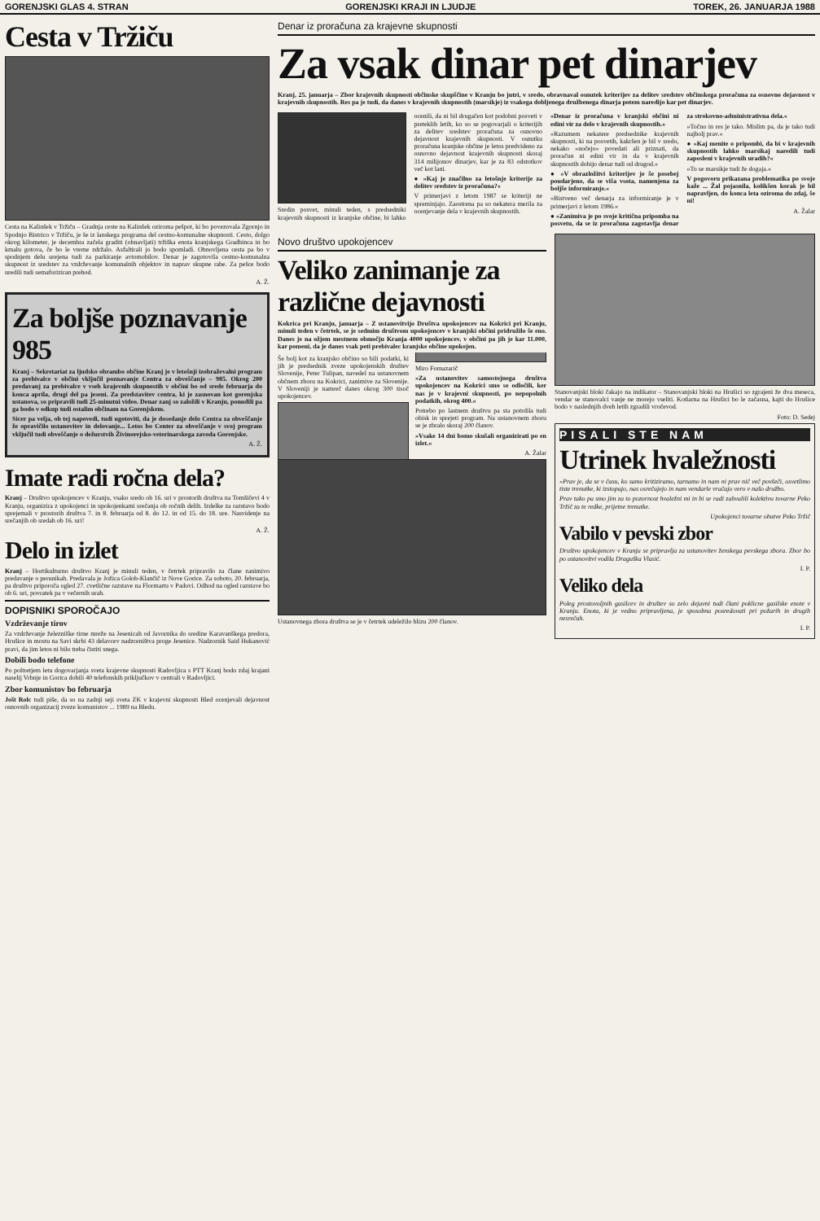GORENJSKI GLAS 4. STRAN GORENJSKI KRAJI IN LJUDJE TOREK, 26. JANUARJA 1988
Cesta v Tržiču
Cesta na Kalinšek v Tržiču – Gradnja ceste na Kalinšek oziroma pešpot, ki bo povezovala Zgornjo in Spodnjo Bistrico v Tržiču, je še iz lanskega programa del cestno-komunalne skupnosti. Cesto, dolgo okrog kilometer, je decembra začela graditi (obnavljati) tržiška enota kranjskega Gradbinca in bo kmalu gotova, če bo le vreme zdržalo. Asfaltirali jo bodo spomladi. Obnovljena cesta pa bo v spodnjem delu urejena tudi za parkiranje avtomobilov. Denar je zagotovila cestno-komunalna skupnost iz sredstev za vzdrževanje komunalnih objektov in naprav skupne rabe. Za pešce bodo uredili tudi semaforiziran prehod.
A. Ž.
Za boljše poznavanje 985
Kranj – Sekretariat za ljudsko obrambo občine Kranj je v letošnji izobraževalni program za prebivalce v občini vključil poznavanje Centra za obveščanje – 985. Okrog 200 predavanj za prebivalce v vseh krajevnih skupnostih v občini bo od srede februarja do konca aprila, drugi del pa jeseni. Za predstavitev centra, ki je zasnovan kot gorenjska ustanova, so pripravili tudi 25-minutni video. Denar zanj so založili v Kranju, ponudili pa ga bodo v odkup tudi ostalim občinam na Gorenjskem.
Sicer pa velja, ob tej napovedi, tudi ugotoviti, da je dosedanje delo Centra za obveščanje že opravičilo ustanovitev in delovanje... Letos bo Center za obveščanje v svoj program vključil tudi obveščanje o dežurstvih Živinorejsko-veterinarskega zavoda Gorenjske.
A. Ž.
Imate radi ročna dela?
Kranj – Društvo upokojencev v Kranju, vsako sredo ob 16. uri v prostorih društva na Tomšičevi 4 v Kranju, organizira z upokojenci in upokojenkami srečanja ob ročnih delih. Izdelke za razstavo bodo sprejemali v prostorih društva 7. in 8. februarja od 8. do 12. in od 15. do 18. ure. Nasvidenje na srečanjih ob sredah ob 16. uri!
A. Ž.
Delo in izlet
Kranj – Hortikulturno društvo Kranj je minuli teden, v četrtek pripravilo za člane zanimivo predavanje o perunikah. Predavala je Jožica Golob-Klančič iz Nove Gorice. Za soboto, 20. februarja, pa društvo priporoča ogled 27. cvetlične razstave na Flormartu v Padovi. Odhod na ogled razstave bo ob 6. uri, povratek pa v večernih urah.
DOPISNIKI SPOROČAJO
Vzdrževanje tirov
Za vzdrževanje železniške tirne mreže na Jesenicah od Javornika do sredine Karavanškega predora, Hrušice in mostu na Savi skrbi 43 delavcev nadzorništva proge Jesenice. Nadzornik Said Hukanović pravi, da jim letos ni bilo treba čistiti snega.
Dobili bodo telefone
Po poltretjem letu dogovarjanja sveta krajevne skupnosti Radovljica s PTT Kranj bodo zdaj krajani naselij Vrbnje in Gorica dobili 40 telefonskih priključkov v centrali v Radovljici.
Zbor komunistov bo februarja
Jošt Rolc tudi piše, da so na zadnji seji sveta ZK v krajevni skupnosti Bled ocenjevali dejavnost osnovnih organizacij zveze komunistov ... 1989 na Bledu.
Denar iz proračuna za krajevne skupnosti
Za vsak dinar pet dinarjev
Kranj, 25. januarja – Zbor krajevnih skupnosti občinske skupščine v Kranju bo jutri, v sredo, obravnaval osnutek kriterijev za delitev sredstev občinskega proračuna za osnovno dejavnost v krajevnih skupnostih. Res pa je tudi, da danes v krajevnih skupnostih (marsikje) iz vsakega dobljenega družbenega dinarja potem naredijo kar pet dinarjev.
Sredin posvet, minuli teden, s predsedniki krajevnih skupnosti iz kranjske občine, bi lahko ocenili, da ni bil drugačen kot podobni posveti v preteklih letih, ko so se pogovarjali o kriterijih za delitev sredstev proračuna za osnovno dejavnost krajevnih skupnosti. V osnutku proračuna kranjske občine je letos predvideno za osnovno dejavnost krajevnih skupnosti skoraj 314 milijonov dinarjev, kar je za 83 odstotkov več kot lani.
● »Kaj je značilno za letošnje kriterije za delitev sredstev iz proračuna?«
V primerjavi z letom 1987 se kriteriji ne spreminjajo. Zaostrena pa so nekatera merila za ocenjevanje dela v krajevnih skupnostih.
»Denar iz proračuna v kranjski občini ni edini vir za delo v krajevnih skupnostih.«
»Razumem nekatere predsednike krajevnih skupnosti, ki na posvetih, kakršen je bil v sredo, nekako »nočejo« povedati ali priznati, da proračun ni edini vir in da v krajevnih skupnostih dobijo denar tudi od drugod.«
● »V obrazložitvi kriterijev je še posebej poudarjeno, da se viša vsota, namenjena za boljše informiranje.«
»Bistveno več denarja za informiranje je v primerjavi z letom 1986.«
● »Zanimiva je po svoje kritična pripomba na posvetu, da se iz proračuna zagotavlja denar za strokovno-administrativna dela.«
»Točno in res je tako. Mislim pa, da je tako tudi najbolj prav.«
● »Kaj menite o pripombi, da bi v krajevnih skupnostih lahko marsikaj naredili tudi zaposleni v krajevnih uradih?«
»To se marsikje tudi že dogaja.«
V pogovoru prikazana problematika po svoje kaže ... Žal pojasnila, kolikšen korak je bil napravljen, do konca leta oziroma do zdaj, še ni!
A. Žalar
Novo društvo upokojencev
Veliko zanimanje za različne dejavnosti
Kokrica pri Kranju, januarja – Z ustanovitvijo Društva upokojencev na Kokrici pri Kranju, minuli teden v četrtek, se je sedmim društvom upokojencev v kranjski občini pridružilo še eno. Danes je na ožjem mestnem območju Kranja 4000 upokojencev, v občini pa jih je kar 11.000, kar pomeni, da je danes vsak peti prebivalec kranjske občine upokojen.
Še bolj kot za kranjsko občino so bili podatki, ki jih je predsednik zveze upokojenskih društev Slovenije, Peter Tulipan, navedel na ustanovnem občnem zboru na Kokrici, zanimive za Slovenije. V Sloveniji je namreč danes okrog 300 tisoč upokojencev.
Miro Fornazarič
»Za ustanovitev samostojnega društva upokojencev na Kokrici smo se odločili, ker nas je v krajevni skupnosti, po nepopolnih podatkih, okrog 400.«
Potrebo po lastnem društvu pa sta potrdila tudi obisk in sprejeti program. Na ustanovnem zboru se je zbralo skoraj 200 članov.
»Vsake 14 dni bomo skušali organizirati po en izlet.«
A. Žalar
Ustanovnega zbora društva se je v četrtek udeležilo blizu 200 članov.
Stanovanjski bloki čakajo na indikator – Stanovanjski bloki na Hrušici so zgrajeni že dva meseca, vendar se stanovalci vanje ne morejo vseliti. Kotlarna na Hrušici bo le začasna, kajti do Hrušice bodo v naslednjih dveh letih zgradili vročevod.
Foto: D. Sedej
PISALI STE NAM
Utrinek hvaležnosti
»Prav je, da se v času, ko samo kritiziramo, tarnamo in nam ni prav nič več povšeči, osvetlimo tiste trenutke, ki izstopajo, nas osrečujejo in nam vendarle vračajo vero v našo družbo.
Prav tako pa smo jim za to pozornost hvaležni mi in bi se radi zahvalili kolektivu tovarne Peko Tržič za te redke, prijetne trenutke.
Upokojenci tovarne obutve Peko Tržič
Vabilo v pevski zbor
Društvo upokojencev v Kranju se pripravlja za ustanovitev ženskega pevskega zbora. Zbor bo po ustanovitvi vodila Draguška Vlasić.
I. P.
Veliko dela
Poleg prostovoljnih gasilcev in društev so zelo dejavni tudi člani poklicne gasilske enote v Kranju. Enota, ki je vedno pripravljena, je sposobna posredovati pri požarih in drugih nesrečah.
I. P.